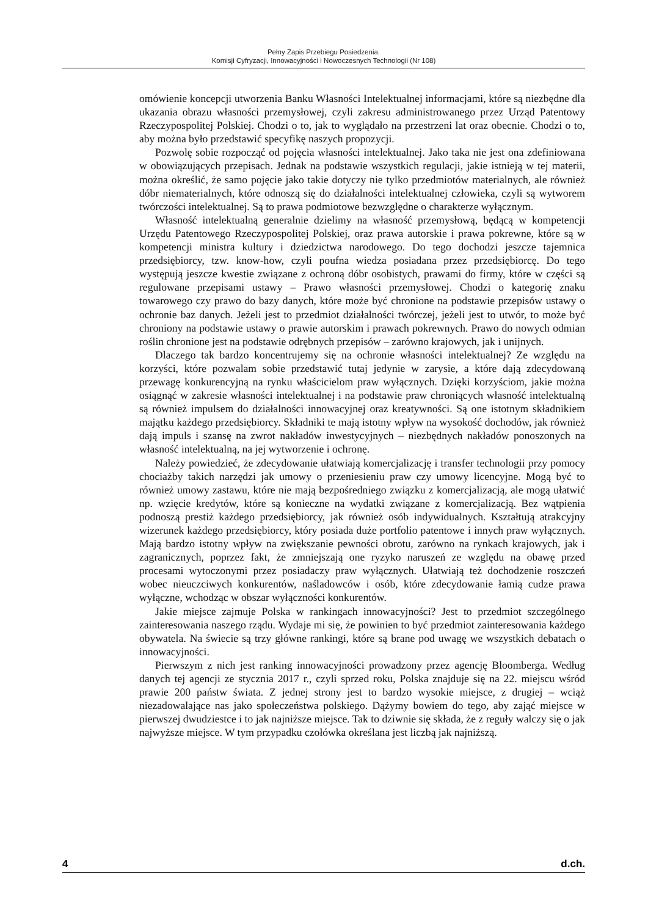Pełny Zapis Przebiegu Posiedzenia:
Komisji Cyfryzacji, Innowacyjności i Nowoczesnych Technologii (Nr 108)
omówienie koncepcji utworzenia Banku Własności Intelektualnej informacjami, które są niezbędne dla ukazania obrazu własności przemysłowej, czyli zakresu administrowanego przez Urząd Patentowy Rzeczypospolitej Polskiej. Chodzi o to, jak to wyglądało na przestrzeni lat oraz obecnie. Chodzi o to, aby można było przedstawić specyfikę naszych propozycji.
Pozwolę sobie rozpocząć od pojęcia własności intelektualnej. Jako taka nie jest ona zdefiniowana w obowiązujących przepisach. Jednak na podstawie wszystkich regulacji, jakie istnieją w tej materii, można określić, że samo pojęcie jako takie dotyczy nie tylko przedmiotów materialnych, ale również dóbr niematerialnych, które odnoszą się do działalności intelektualnej człowieka, czyli są wytworem twórczości intelektualnej. Są to prawa podmiotowe bezwzględne o charakterze wyłącznym.
Własność intelektualną generalnie dzielimy na własność przemysłową, będącą w kompetencji Urzędu Patentowego Rzeczypospolitej Polskiej, oraz prawa autorskie i prawa pokrewne, które są w kompetencji ministra kultury i dziedzictwa narodowego. Do tego dochodzi jeszcze tajemnica przedsiębiorcy, tzw. know-how, czyli poufna wiedza posiadana przez przedsiębiorcę. Do tego występują jeszcze kwestie związane z ochroną dóbr osobistych, prawami do firmy, które w części są regulowane przepisami ustawy – Prawo własności przemysłowej. Chodzi o kategorię znaku towarowego czy prawo do bazy danych, które może być chronione na podstawie przepisów ustawy o ochronie baz danych. Jeżeli jest to przedmiot działalności twórczej, jeżeli jest to utwór, to może być chroniony na podstawie ustawy o prawie autorskim i prawach pokrewnych. Prawo do nowych odmian roślin chronione jest na podstawie odrębnych przepisów – zarówno krajowych, jak i unijnych.
Dlaczego tak bardzo koncentrujemy się na ochronie własności intelektualnej? Ze względu na korzyści, które pozwalam sobie przedstawić tutaj jedynie w zarysie, a które dają zdecydowaną przewagę konkurencyjną na rynku właścicielom praw wyłącznych. Dzięki korzyściom, jakie można osiągnąć w zakresie własności intelektualnej i na podstawie praw chroniących własność intelektualną są również impulsem do działalności innowacyjnej oraz kreatywności. Są one istotnym składnikiem majątku każdego przedsiębiorcy. Składniki te mają istotny wpływ na wysokość dochodów, jak również dają impuls i szansę na zwrot nakładów inwestycyjnych – niezbędnych nakładów ponoszonych na własność intelektualną, na jej wytworzenie i ochronę.
Należy powiedzieć, że zdecydowanie ułatwiają komercjalizację i transfer technologii przy pomocy chociażby takich narzędzi jak umowy o przeniesieniu praw czy umowy licencyjne. Mogą być to również umowy zastawu, które nie mają bezpośredniego związku z komercjalizacją, ale mogą ułatwić np. wzięcie kredytów, które są konieczne na wydatki związane z komercjalizacją. Bez wątpienia podnoszą prestiż każdego przedsiębiorcy, jak również osób indywidualnych. Kształtują atrakcyjny wizerunek każdego przedsiębiorcy, który posiada duże portfolio patentowe i innych praw wyłącznych. Mają bardzo istotny wpływ na zwiększanie pewności obrotu, zarówno na rynkach krajowych, jak i zagranicznych, poprzez fakt, że zmniejszają one ryzyko naruszeń ze względu na obawę przed procesami wytoczonymi przez posiadaczy praw wyłącznych. Ułatwiają też dochodzenie roszczeń wobec nieuczciwych konkurentów, naśladowców i osób, które zdecydowanie łamią cudze prawa wyłączne, wchodząc w obszar wyłączności konkurentów.
Jakie miejsce zajmuje Polska w rankingach innowacyjności? Jest to przedmiot szczególnego zainteresowania naszego rządu. Wydaje mi się, że powinien to być przedmiot zainteresowania każdego obywatela. Na świecie są trzy główne rankingi, które są brane pod uwagę we wszystkich debatach o innowacyjności.
Pierwszym z nich jest ranking innowacyjności prowadzony przez agencję Bloomberga. Według danych tej agencji ze stycznia 2017 r., czyli sprzed roku, Polska znajduje się na 22. miejscu wśród prawie 200 państw świata. Z jednej strony jest to bardzo wysokie miejsce, z drugiej – wciąż niezadowalające nas jako społeczeństwa polskiego. Dążymy bowiem do tego, aby zająć miejsce w pierwszej dwudziestce i to jak najniższe miejsce. Tak to dziwnie się składa, że z reguły walczy się o jak najwyższe miejsce. W tym przypadku czołówka określana jest liczbą jak najniższą.
4 d.ch.